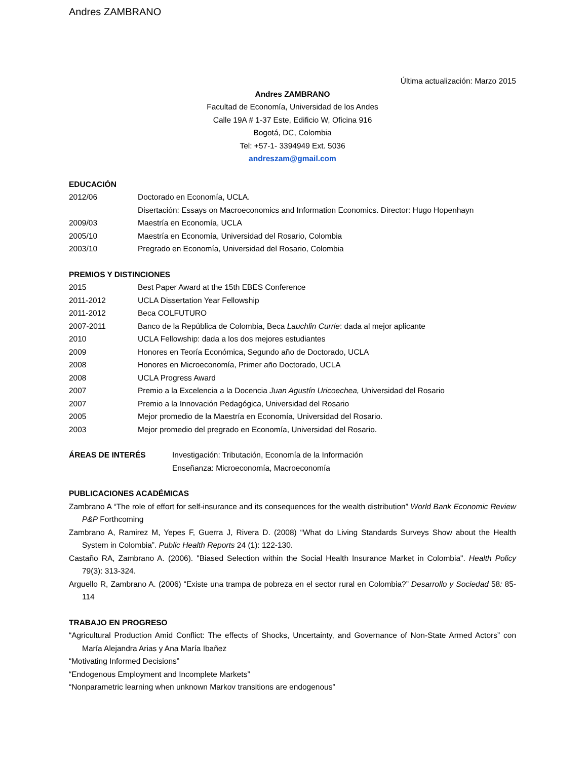Andres ZAMBRANO
Última actualización: Marzo 2015
Andres ZAMBRANO
Facultad de Economía, Universidad de los Andes
Calle 19A # 1-37 Este, Edificio W, Oficina 916
Bogotá, DC, Colombia
Tel: +57-1- 3394949 Ext. 5036
andreszam@gmail.com
EDUCACIÓN
2012/06 Doctorado en Economía, UCLA.
Disertación: Essays on Macroeconomics and Information Economics. Director: Hugo Hopenhayn
2009/03 Maestría en Economía, UCLA
2005/10 Maestría en Economía, Universidad del Rosario, Colombia
2003/10 Pregrado en Economía, Universidad del Rosario, Colombia
PREMIOS Y DISTINCIONES
2015 Best Paper Award at the 15th EBES Conference
2011-2012 UCLA Dissertation Year Fellowship
2011-2012 Beca COLFUTURO
2007-2011 Banco de la República de Colombia, Beca Lauchlin Currie: dada al mejor aplicante
2010 UCLA Fellowship: dada a los dos mejores estudiantes
2009 Honores en Teoría Económica, Segundo año de Doctorado, UCLA
2008 Honores en Microeconomía, Primer año Doctorado, UCLA
2008 UCLA Progress Award
2007 Premio a la Excelencia a la Docencia Juan Agustín Uricoechea, Universidad del Rosario
2007 Premio a la Innovación Pedagógica, Universidad del Rosario
2005 Mejor promedio de la Maestría en Economía, Universidad del Rosario.
2003 Mejor promedio del pregrado en Economía, Universidad del Rosario.
ÁREAS DE INTERÉS Investigación: Tributación, Economía de la Información
Enseñanza: Microeconomía, Macroeconomía
PUBLICACIONES ACADÉMICAS
Zambrano A “The role of effort for self-insurance and its consequences for the wealth distribution” World Bank Economic Review P&P Forthcoming
Zambrano A, Ramirez M, Yepes F, Guerra J, Rivera D. (2008) “What do Living Standards Surveys Show about the Health System in Colombia”. Public Health Reports 24 (1): 122-130.
Castaño RA, Zambrano A. (2006). "Biased Selection within the Social Health Insurance Market in Colombia". Health Policy 79(3): 313-324.
Arguello R, Zambrano A. (2006) “Existe una trampa de pobreza en el sector rural en Colombia?” Desarrollo y Sociedad 58: 85-114
TRABAJO EN PROGRESO
“Agricultural Production Amid Conflict: The effects of Shocks, Uncertainty, and Governance of Non-State Armed Actors” con María Alejandra Arias y Ana María Ibañez
“Motivating Informed Decisions”
“Endogenous Employment and Incomplete Markets”
“Nonparametric learning when unknown Markov transitions are endogenous”